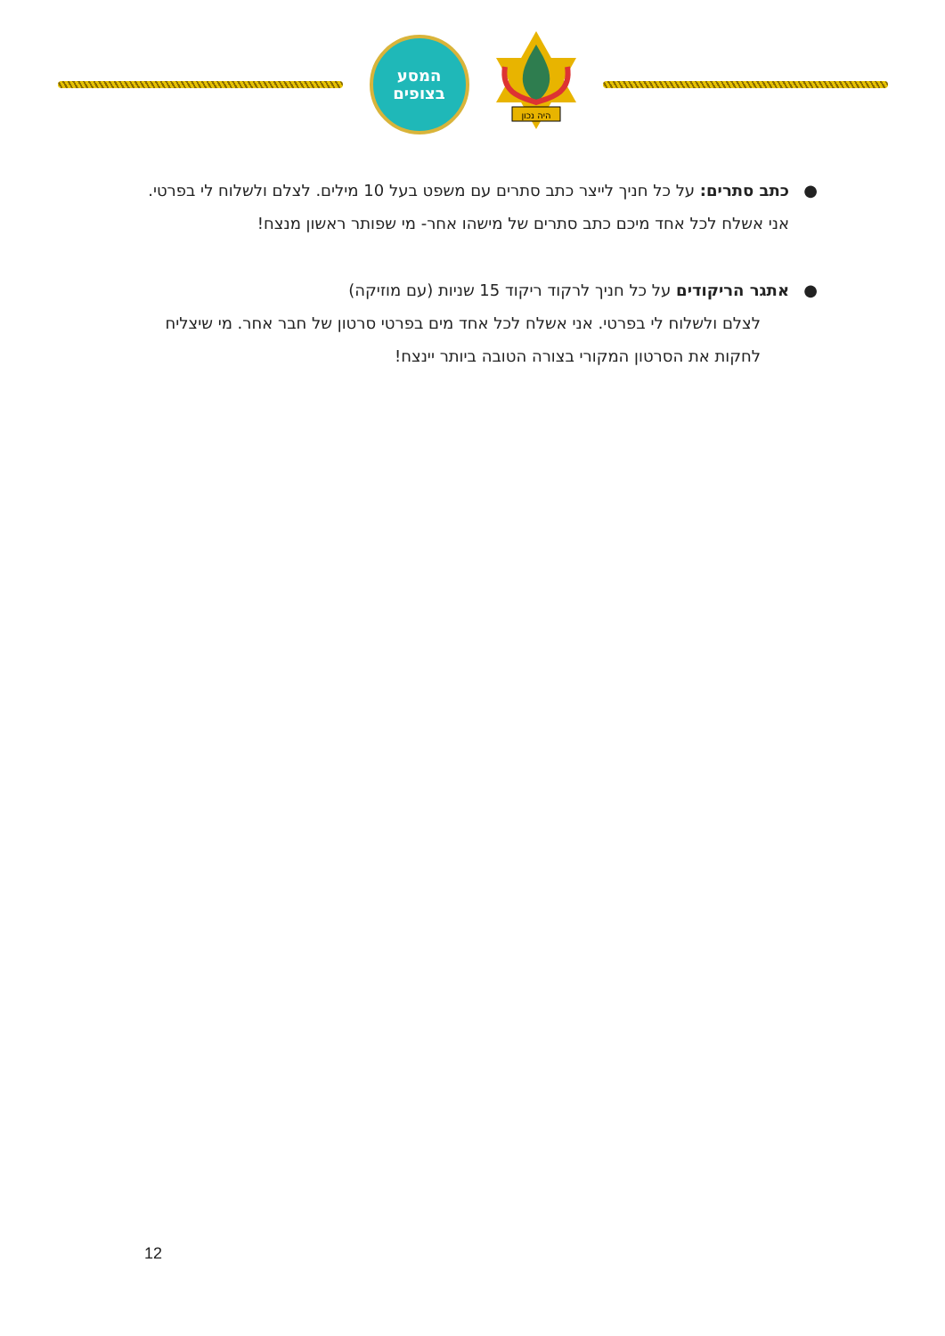המסע
בצופים
היה נכון
● כתב סתרים: על כל חניך לייצר כתב סתרים עם משפט בעל 10 מילים. לצלם ולשלוח לי בפרטי.
אני אשלח לכל אחד מיכם כתב סתרים של מישהו אחר- מי שפותר ראשון מנצח!
● אתגר הריקודים על כל חניך לרקוד ריקוד 15 שניות (עם מוזיקה)
לצלם ולשלוח לי בפרטי. אני אשלח לכל אחד מים בפרטי סרטון של חבר אחר. מי שיצליח לחקות את הסרטון המקורי בצורה הטובה ביותר יינצח!
12